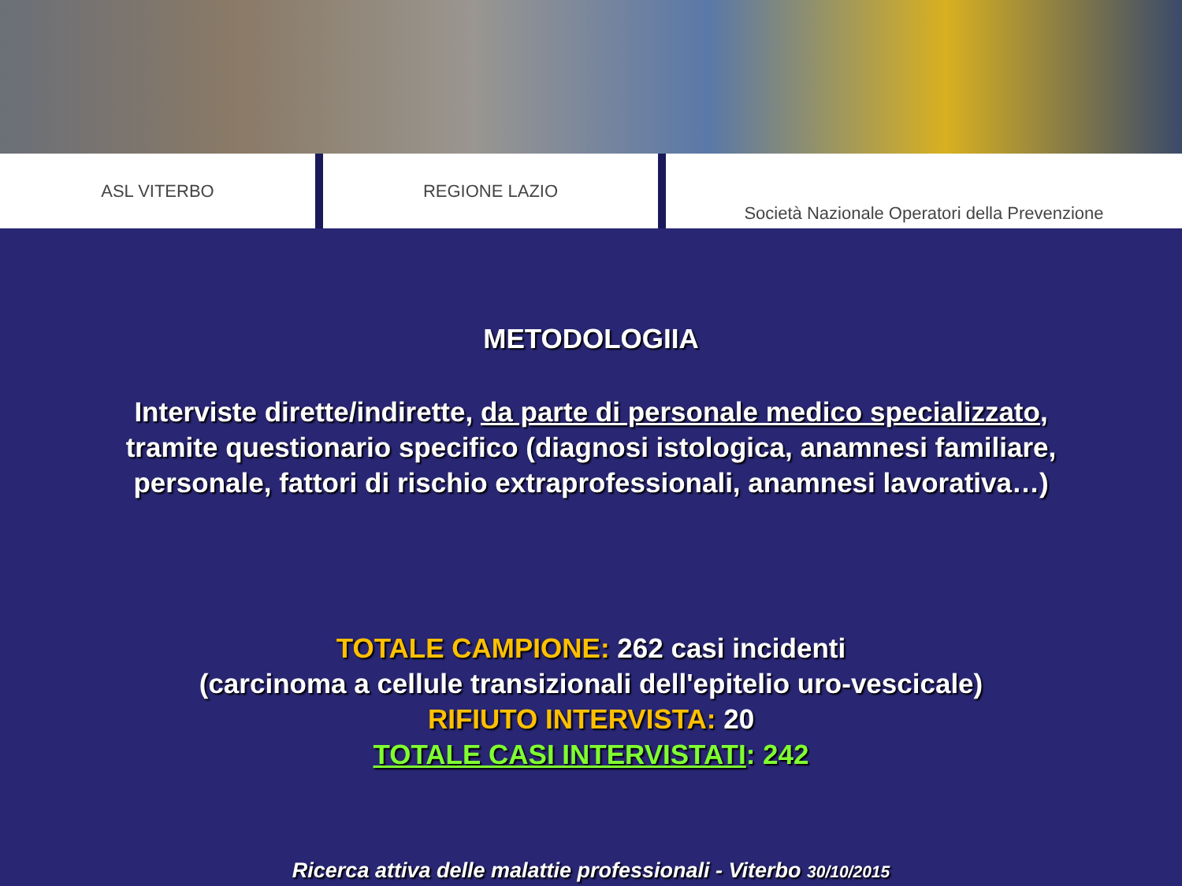ASL VITERBO REGIONE LAZIO Società Nazionale Operatori della Prevenzione
METODOLOGIIA
Interviste dirette/indirette, da parte di personale medico specializzato, tramite questionario specifico (diagnosi istologica, anamnesi familiare, personale, fattori di rischio extraprofessionali, anamnesi lavorativa…)
TOTALE CAMPIONE: 262 casi incidenti
(carcinoma a cellule transizionali dell'epitelio uro-vescicale)
RIFIUTO INTERVISTA: 20
TOTALE CASI INTERVISTATI: 242
Ricerca attiva delle malattie professionali - Viterbo 30/10/2015